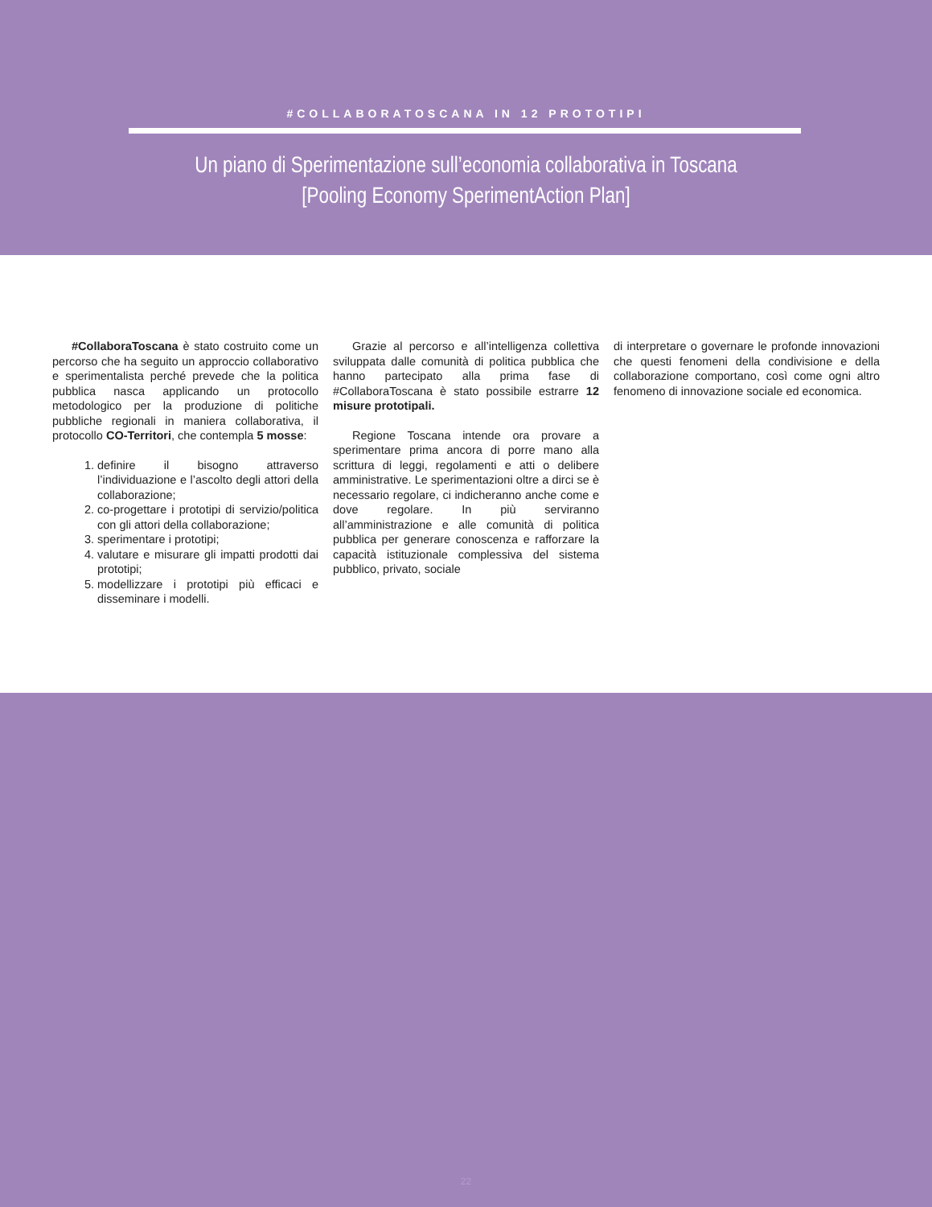#COLLABORATOSCANA IN 12 PROTOTIPI
Un piano di Sperimentazione sull’economia collaborativa in Toscana
[Pooling Economy SperimentAction Plan]
#CollaboraToscana è stato costruito come un percorso che ha seguito un approccio collaborativo e sperimentalista perché prevede che la politica pubblica nasca applicando un protocollo metodologico per la produzione di politiche pubbliche regionali in maniera collaborativa, il protocollo CO-Territori, che contempla 5 mosse:
1. definire il bisogno attraverso l’individuazione e l’ascolto degli attori della collaborazione;
2. co-progettare i prototipi di servizio/politica con gli attori della collaborazione;
3. sperimentare i prototipi;
4. valutare e misurare gli impatti prodotti dai prototipi;
5. modellizzare i prototipi più efficaci e disseminare i modelli.
Grazie al percorso e all’intelligenza collettiva sviluppata dalle comunità di politica pubblica che hanno partecipato alla prima fase di #CollaboraToscana è stato possibile estrarre 12 misure prototipali.
Regione Toscana intende ora provare a sperimentare prima ancora di porre mano alla scrittura di leggi, regolamenti e atti o delibere amministrative. Le sperimentazioni oltre a dirci se è necessario regolare, ci indicheranno anche come e dove regolare. In più serviranno all’amministrazione e alle comunità di politica pubblica per generare conoscenza e rafforzare la capacità istituzionale complessiva del sistema pubblico, privato, sociale
di interpretare o governare le profonde innovazioni che questi fenomeni della condivisione e della collaborazione comportano, così come ogni altro fenomeno di innovazione sociale ed economica.
22